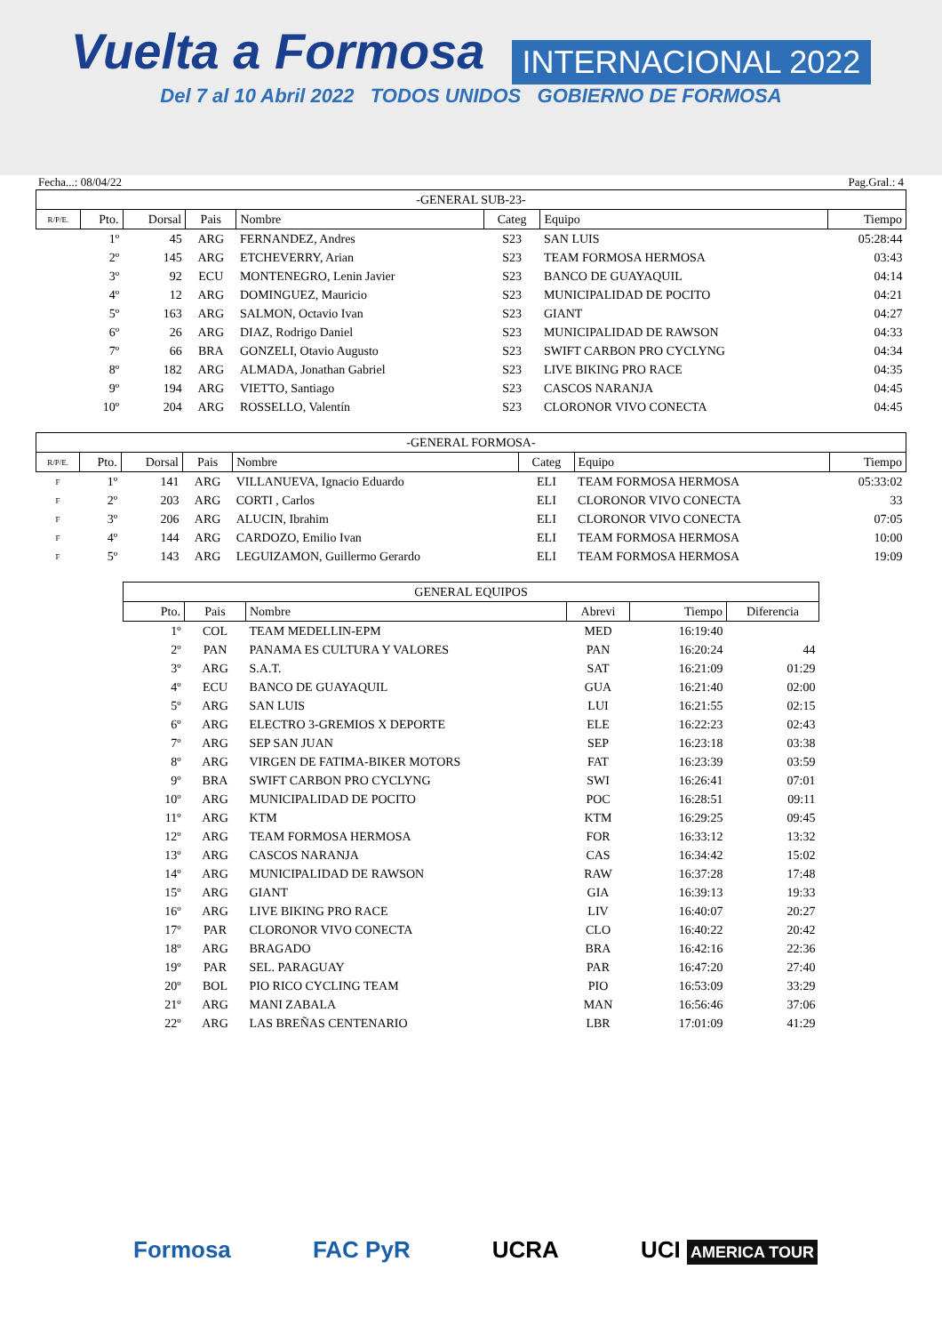Vuelta a Formosa INTERNACIONAL 2022
Del 7 al 10 Abril 2022 TODOS UNIDOS GOBIERNO DE FORMOSA
Fecha...: 08/04/22 Pag.Gral.: 4
| -GENERAL SUB-23- | | | | | | | |
| R/P/E. | Pto. | Dorsal | Pais | Nombre | Categ | Equipo | Tiempo |
| | 1º | 45 | ARG | FERNANDEZ, Andres | S23 | SAN LUIS | 05:28:44 |
| | 2º | 145 | ARG | ETCHEVERRY, Arian | S23 | TEAM FORMOSA HERMOSA | 03:43 |
| | 3º | 92 | ECU | MONTENEGRO, Lenin Javier | S23 | BANCO DE GUAYAQUIL | 04:14 |
| | 4º | 12 | ARG | DOMINGUEZ, Mauricio | S23 | MUNICIPALIDAD DE POCITO | 04:21 |
| | 5º | 163 | ARG | SALMON, Octavio Ivan | S23 | GIANT | 04:27 |
| | 6º | 26 | ARG | DIAZ, Rodrigo Daniel | S23 | MUNICIPALIDAD DE RAWSON | 04:33 |
| | 7º | 66 | BRA | GONZELI, Otavio Augusto | S23 | SWIFT CARBON PRO CYCLYNG | 04:34 |
| | 8º | 182 | ARG | ALMADA, Jonathan Gabriel | S23 | LIVE BIKING PRO RACE | 04:35 |
| | 9º | 194 | ARG | VIETTO, Santiago | S23 | CASCOS NARANJA | 04:45 |
| | 10º | 204 | ARG | ROSSELLO, Valentín | S23 | CLORONOR VIVO CONECTA | 04:45 |
| -GENERAL FORMOSA- | | | | | | | |
| R/P/E. | Pto. | Dorsal | Pais | Nombre | Categ | Equipo | Tiempo |
| F | 1º | 141 | ARG | VILLANUEVA, Ignacio Eduardo | ELI | TEAM FORMOSA HERMOSA | 05:33:02 |
| F | 2º | 203 | ARG | CORTI , Carlos | ELI | CLORONOR VIVO CONECTA | 33 |
| F | 3º | 206 | ARG | ALUCIN, Ibrahim | ELI | CLORONOR VIVO CONECTA | 07:05 |
| F | 4º | 144 | ARG | CARDOZO, Emilio Ivan | ELI | TEAM FORMOSA HERMOSA | 10:00 |
| F | 5º | 143 | ARG | LEGUIZAMON, Guillermo Gerardo | ELI | TEAM FORMOSA HERMOSA | 19:09 |
| GENERAL EQUIPOS | | | | | |
| Pto. | Pais | Nombre | Abrevi | Tiempo | Diferencia |
| 1º | COL | TEAM MEDELLIN-EPM | MED | 16:19:40 | |
| 2º | PAN | PANAMA ES CULTURA Y VALORES | PAN | 16:20:24 | 44 |
| 3º | ARG | S.A.T. | SAT | 16:21:09 | 01:29 |
| 4º | ECU | BANCO DE GUAYAQUIL | GUA | 16:21:40 | 02:00 |
| 5º | ARG | SAN LUIS | LUI | 16:21:55 | 02:15 |
| 6º | ARG | ELECTRO 3-GREMIOS X DEPORTE | ELE | 16:22:23 | 02:43 |
| 7º | ARG | SEP SAN JUAN | SEP | 16:23:18 | 03:38 |
| 8º | ARG | VIRGEN DE FATIMA-BIKER MOTORS | FAT | 16:23:39 | 03:59 |
| 9º | BRA | SWIFT CARBON PRO CYCLYNG | SWI | 16:26:41 | 07:01 |
| 10º | ARG | MUNICIPALIDAD DE POCITO | POC | 16:28:51 | 09:11 |
| 11º | ARG | KTM | KTM | 16:29:25 | 09:45 |
| 12º | ARG | TEAM FORMOSA HERMOSA | FOR | 16:33:12 | 13:32 |
| 13º | ARG | CASCOS NARANJA | CAS | 16:34:42 | 15:02 |
| 14º | ARG | MUNICIPALIDAD DE RAWSON | RAW | 16:37:28 | 17:48 |
| 15º | ARG | GIANT | GIA | 16:39:13 | 19:33 |
| 16º | ARG | LIVE BIKING PRO RACE | LIV | 16:40:07 | 20:27 |
| 17º | PAR | CLORONOR VIVO CONECTA | CLO | 16:40:22 | 20:42 |
| 18º | ARG | BRAGADO | BRA | 16:42:16 | 22:36 |
| 19º | PAR | SEL. PARAGUAY | PAR | 16:47:20 | 27:40 |
| 20º | BOL | PIO RICO CYCLING TEAM | PIO | 16:53:09 | 33:29 |
| 21º | ARG | MANI ZABALA | MAN | 16:56:46 | 37:06 |
| 22º | ARG | LAS BREÑAS CENTENARIO | LBR | 17:01:09 | 41:29 |
Formosa FAC PyR UCRA UCI AMERICA TOUR